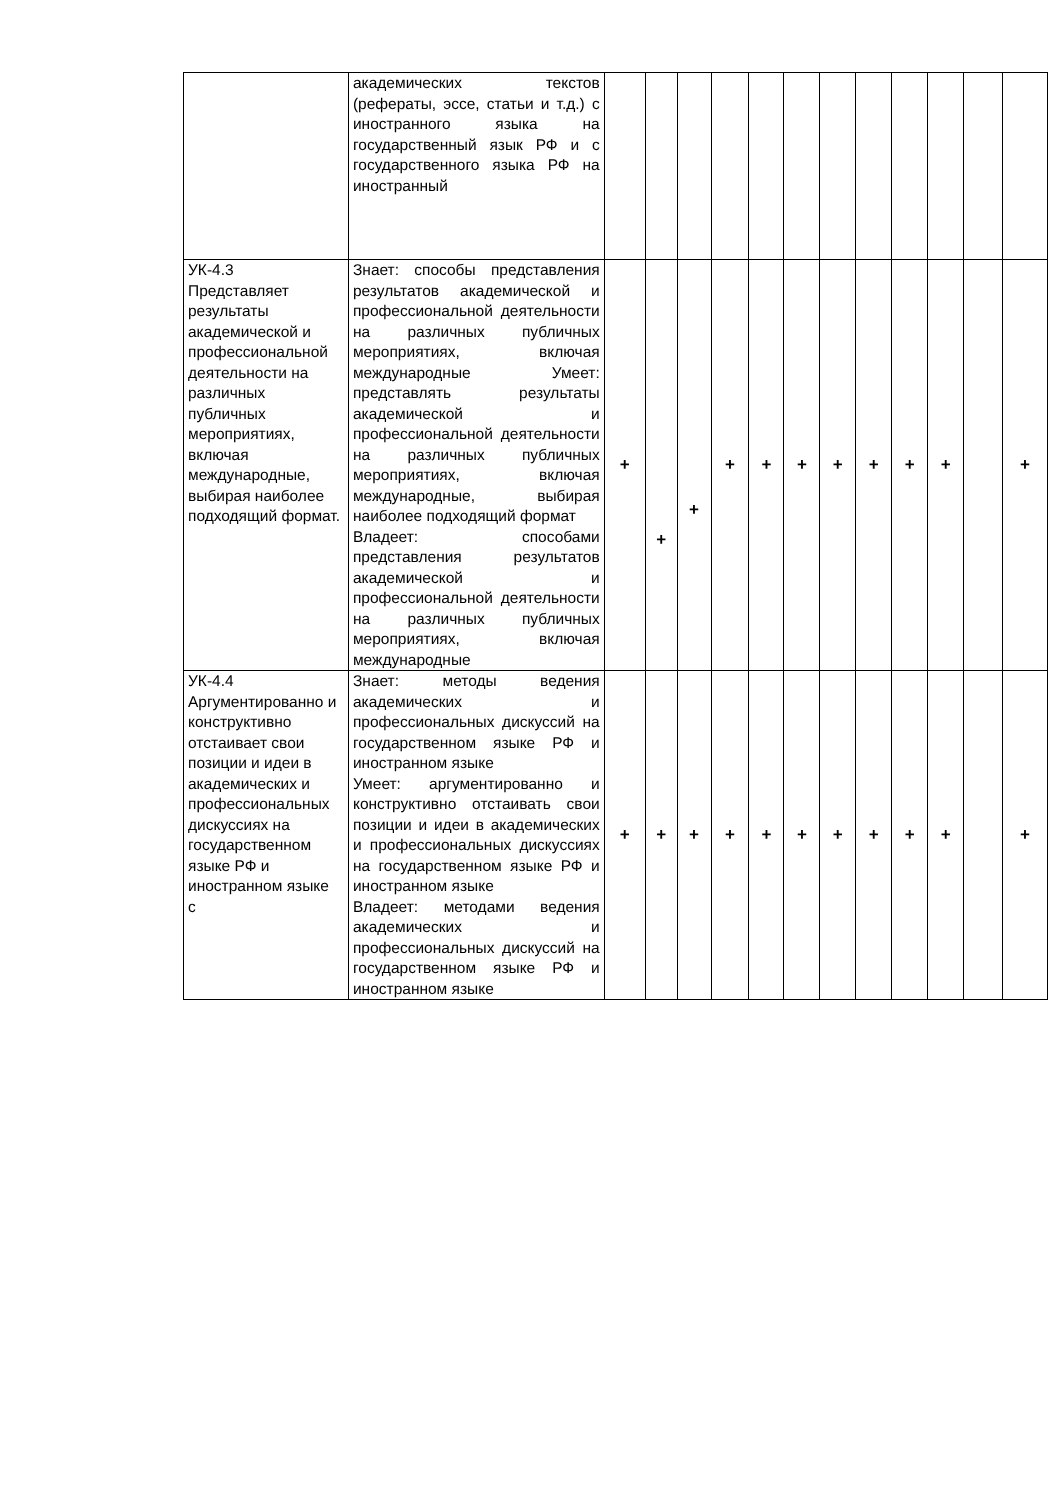| | академических текстов (рефераты, эссе, статьи и т.д.) с иностранного языка на государственный язык РФ и с государственного языка РФ на иностранный | | | | | | | | | | | | |
| УК-4.3 Представляет результаты академической и профессиональной деятельности на различных публичных мероприятиях, включая международные, выбирая наиболее подходящий формат. | Знает: способы представления результатов академической и профессиональной деятельности на различных публичных мероприятиях, включая международные Умеет: представлять результаты академической и профессиональной деятельности на различных публичных мероприятиях, включая международные, выбирая наиболее подходящий формат Владеет: способами представления результатов академической и профессиональной деятельности на различных публичных мероприятиях, включая международные | + | + | + | + | + | + | + | + | + | + | | + |
| УК-4.4 Аргументированно и конструктивно отстаивает свои позиции и идеи в академических и профессиональных дискуссиях на государственном языке РФ и иностранном языке с | Знает: методы ведения академических и профессиональных дискуссий на государственном языке РФ и иностранном языке Умеет: аргументированно и конструктивно отстаивать свои позиции и идеи в академических и профессиональных дискуссиях на государственном языке РФ и иностранном языке Владеет: методами ведения академических и профессиональных дискуссий на государственном языке РФ и иностранном языке | + | + | + | + | + | + | + | + | + | + | | + |